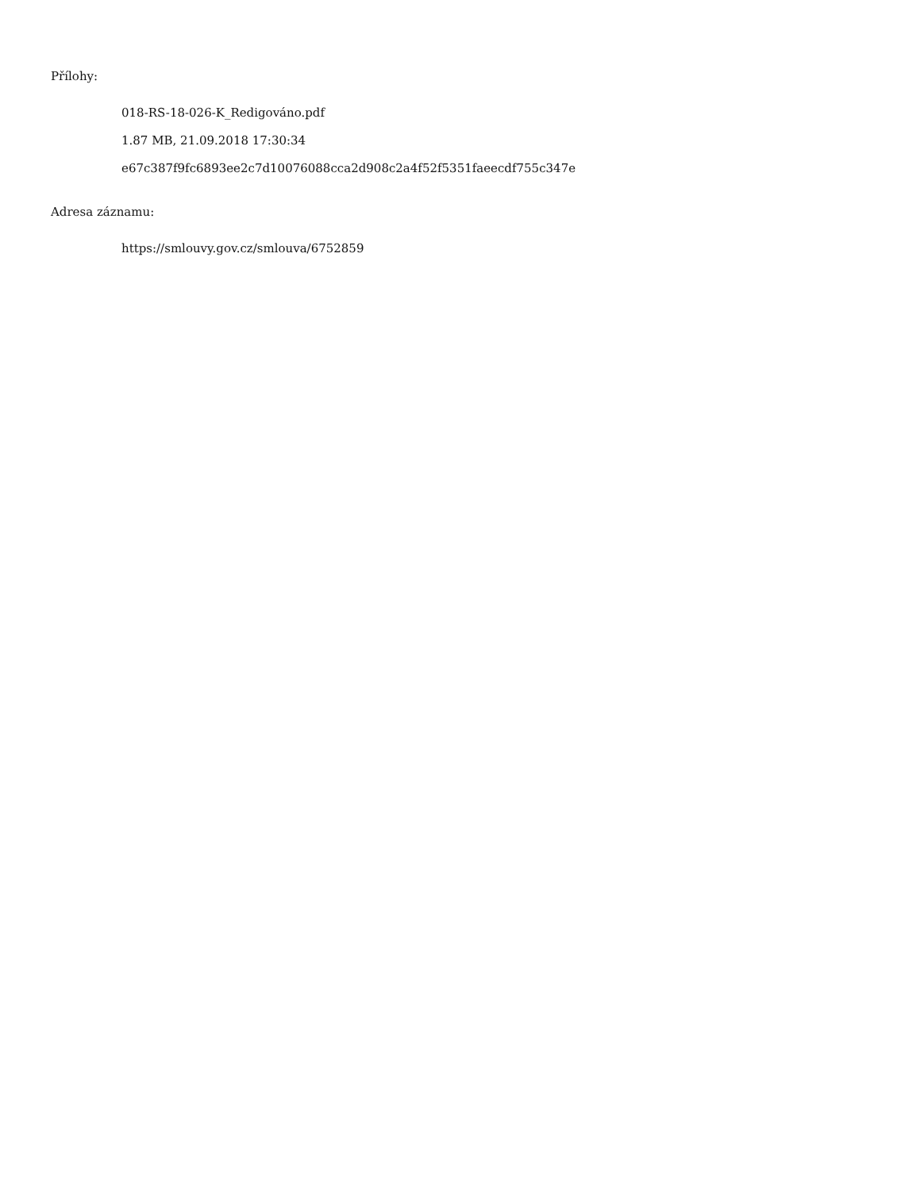Přílohy:
018-RS-18-026-K_Redigováno.pdf
1.87 MB, 21.09.2018 17:30:34
e67c387f9fc6893ee2c7d10076088cca2d908c2a4f52f5351faeecdf755c347e
Adresa záznamu:
https://smlouvy.gov.cz/smlouva/6752859